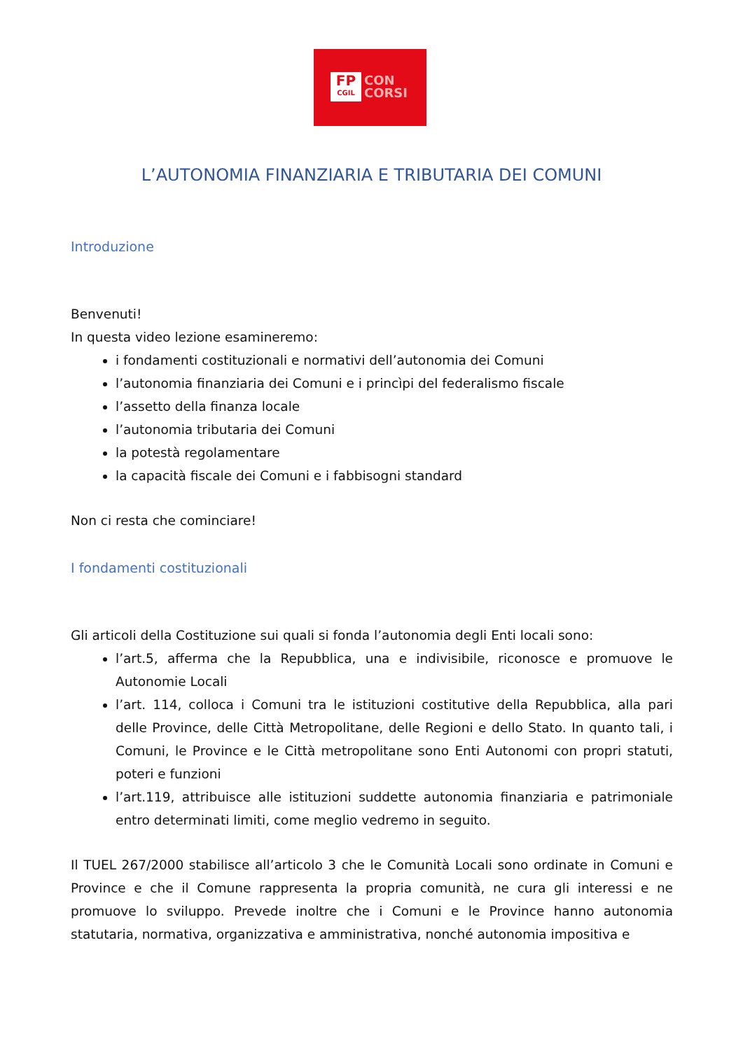FP
CGIL
CON
CORSI
L’AUTONOMIA FINANZIARIA E TRIBUTARIA DEI COMUNI
Introduzione
Benvenuti!
In questa video lezione esamineremo:
i fondamenti costituzionali e normativi dell’autonomia dei Comuni
l’autonomia finanziaria dei Comuni e i princìpi del federalismo fiscale
l’assetto della finanza locale
l’autonomia tributaria dei Comuni
la potestà regolamentare
la capacità fiscale dei Comuni e i fabbisogni standard
Non ci resta che cominciare!
I fondamenti costituzionali
Gli articoli della Costituzione sui quali si fonda l’autonomia degli Enti locali sono:
l’art.5, afferma che la Repubblica, una e indivisibile, riconosce e promuove le Autonomie Locali
l’art. 114, colloca i Comuni tra le istituzioni costitutive della Repubblica, alla pari delle Province, delle Città Metropolitane, delle Regioni e dello Stato. In quanto tali, i Comuni, le Province e le Città metropolitane sono Enti Autonomi con propri statuti, poteri e funzioni
l’art.119, attribuisce alle istituzioni suddette autonomia finanziaria e patrimoniale entro determinati limiti, come meglio vedremo in seguito.
Il TUEL 267/2000 stabilisce all’articolo 3 che le Comunità Locali sono ordinate in Comuni e Province e che il Comune rappresenta la propria comunità, ne cura gli interessi e ne promuove lo sviluppo. Prevede inoltre che i Comuni e le Province hanno autonomia statutaria, normativa, organizzativa e amministrativa, nonché autonomia impositiva e